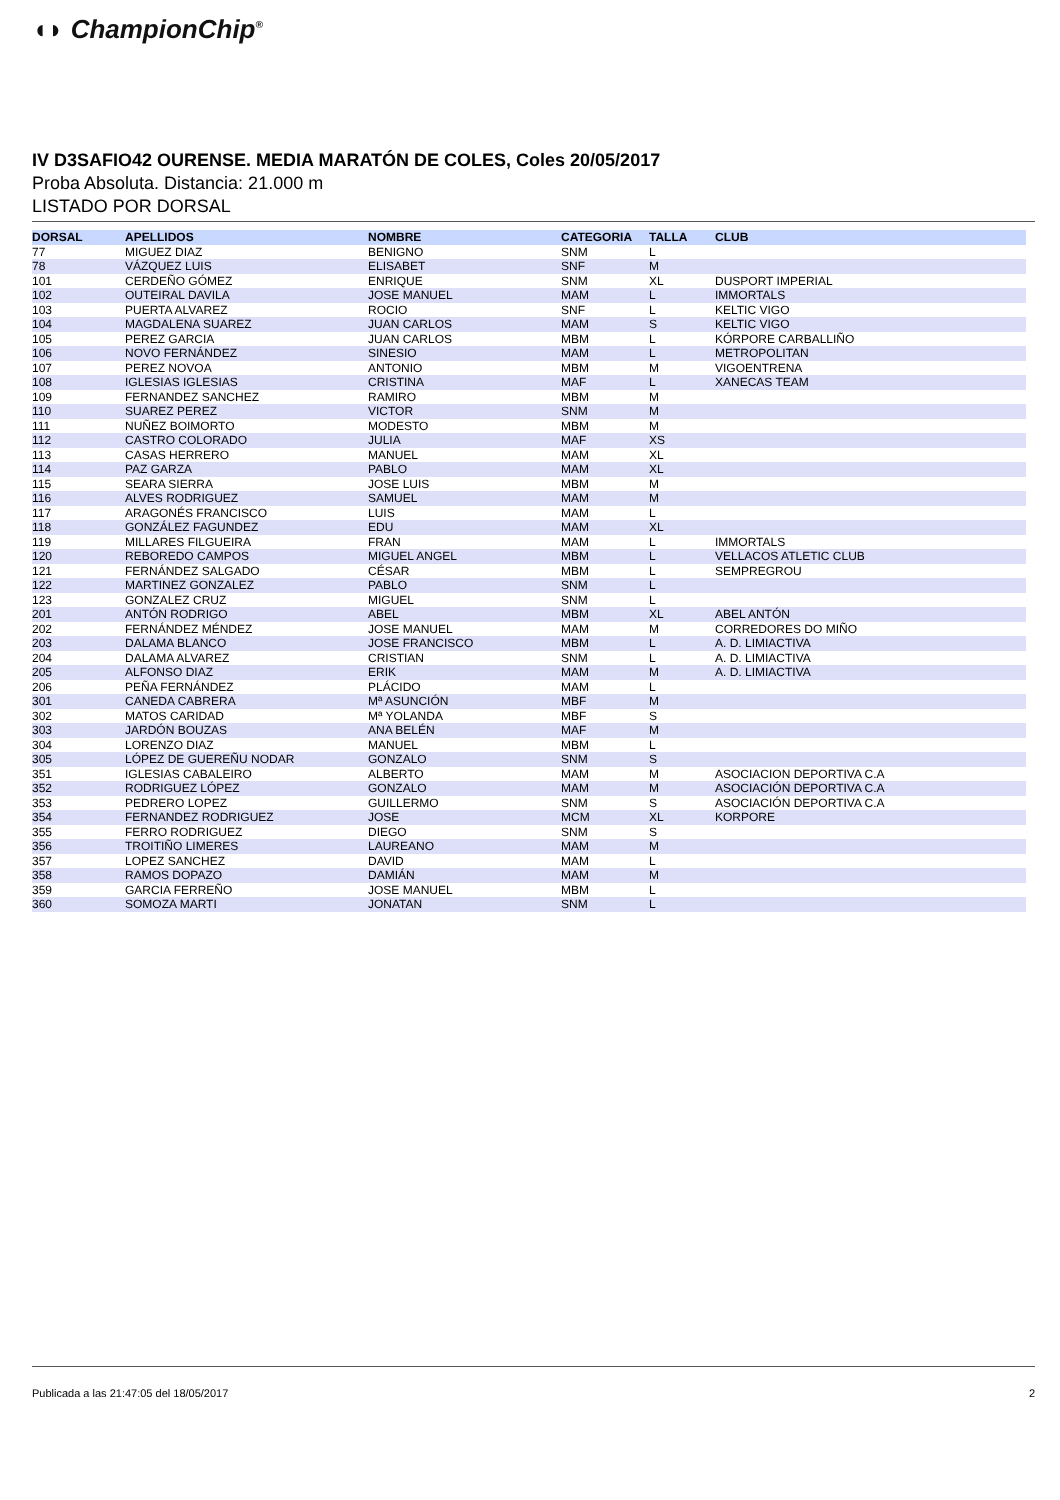◖◗ ChampionChip<sup>®</sup>
IV D3SAFIO42 OURENSE. MEDIA MARATÓN DE COLES, Coles 20/05/2017
Proba Absoluta. Distancia: 21.000 m
LISTADO POR DORSAL
| DORSAL | APELLIDOS | NOMBRE | CATEGORIA | TALLA | CLUB |
| --- | --- | --- | --- | --- | --- |
| 77 | MIGUEZ DIAZ | BENIGNO | SNM | L | |
| 78 | VÁZQUEZ LUIS | ELISABET | SNF | M | |
| 101 | CERDEÑO GÓMEZ | ENRIQUE | SNM | XL | DUSPORT IMPERIAL |
| 102 | OUTEIRAL DAVILA | JOSE MANUEL | MAM | L | IMMORTALS |
| 103 | PUERTA ALVAREZ | ROCIO | SNF | L | KELTIC VIGO |
| 104 | MAGDALENA SUAREZ | JUAN CARLOS | MAM | S | KELTIC VIGO |
| 105 | PEREZ GARCIA | JUAN CARLOS | MBM | L | KÓRPORE CARBALLIÑO |
| 106 | NOVO FERNÁNDEZ | SINESIO | MAM | L | METROPOLITAN |
| 107 | PEREZ NOVOA | ANTONIO | MBM | M | VIGOENTRENA |
| 108 | IGLESIAS IGLESIAS | CRISTINA | MAF | L | XANECAS TEAM |
| 109 | FERNANDEZ SANCHEZ | RAMIRO | MBM | M | |
| 110 | SUAREZ PEREZ | VICTOR | SNM | M | |
| 111 | NUÑEZ BOIMORTO | MODESTO | MBM | M | |
| 112 | CASTRO COLORADO | JULIA | MAF | XS | |
| 113 | CASAS HERRERO | MANUEL | MAM | XL | |
| 114 | PAZ GARZA | PABLO | MAM | XL | |
| 115 | SEARA SIERRA | JOSE LUIS | MBM | M | |
| 116 | ALVES RODRIGUEZ | SAMUEL | MAM | M | |
| 117 | ARAGONÉS FRANCISCO | LUIS | MAM | L | |
| 118 | GONZÁLEZ FAGUNDEZ | EDU | MAM | XL | |
| 119 | MILLARES FILGUEIRA | FRAN | MAM | L | IMMORTALS |
| 120 | REBOREDO CAMPOS | MIGUEL ANGEL | MBM | L | VELLACOS ATLETIC CLUB |
| 121 | FERNÁNDEZ SALGADO | CÉSAR | MBM | L | SEMPREGROU |
| 122 | MARTINEZ GONZALEZ | PABLO | SNM | L | |
| 123 | GONZALEZ CRUZ | MIGUEL | SNM | L | |
| 201 | ANTÓN RODRIGO | ABEL | MBM | XL | ABEL ANTÓN |
| 202 | FERNÁNDEZ MÉNDEZ | JOSE MANUEL | MAM | M | CORREDORES DO MIÑO |
| 203 | DALAMA BLANCO | JOSE FRANCISCO | MBM | L | A. D. LIMIACTIVA |
| 204 | DALAMA ALVAREZ | CRISTIAN | SNM | L | A. D. LIMIACTIVA |
| 205 | ALFONSO DIAZ | ERIK | MAM | M | A. D. LIMIACTIVA |
| 206 | PEÑA FERNÁNDEZ | PLÁCIDO | MAM | L | |
| 301 | CANEDA CABRERA | Mª ASUNCIÓN | MBF | M | |
| 302 | MATOS CARIDAD | Mª YOLANDA | MBF | S | |
| 303 | JARDÓN BOUZAS | ANA BELÉN | MAF | M | |
| 304 | LORENZO DIAZ | MANUEL | MBM | L | |
| 305 | LÓPEZ DE GUEREÑU NODAR | GONZALO | SNM | S | |
| 351 | IGLESIAS CABALEIRO | ALBERTO | MAM | M | ASOCIACION DEPORTIVA C.A |
| 352 | RODRIGUEZ LÓPEZ | GONZALO | MAM | M | ASOCIACIÓN DEPORTIVA C.A |
| 353 | PEDRERO LOPEZ | GUILLERMO | SNM | S | ASOCIACIÓN DEPORTIVA C.A |
| 354 | FERNANDEZ RODRIGUEZ | JOSE | MCM | XL | KORPORE |
| 355 | FERRO RODRIGUEZ | DIEGO | SNM | S | |
| 356 | TROITIÑO LIMERES | LAUREANO | MAM | M | |
| 357 | LOPEZ SANCHEZ | DAVID | MAM | L | |
| 358 | RAMOS DOPAZO | DAMIÁN | MAM | M | |
| 359 | GARCIA FERREÑO | JOSE MANUEL | MBM | L | |
| 360 | SOMOZA MARTI | JONATAN | SNM | L | |
Publicada a las 21:47:05 del 18/05/2017 2